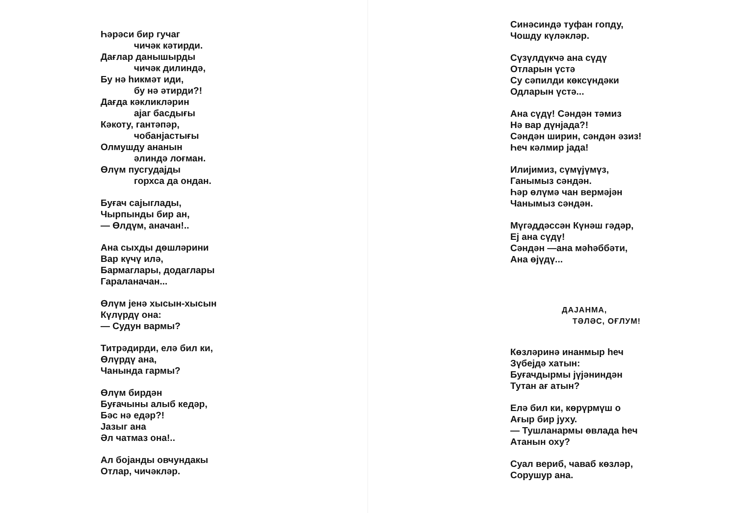Һәрәси бир гучаг
чичәк кәтирди.
Дағлар данышырды
чичәк дилиндә,
Бу нә һикмәт иди,
бу нә әтирди?!
Дағда кәкликләрин
ајаг басдығы
Кәкоту, гантәпәр,
чобанјастығы
Олмушду ананын
әлиндә лоғман.
Өлүм пусгудајды
горхса да ондан.
Буғач сајыглады,
Чырпынды бир ан,
— Өлдүм, аначан!..
Ана сыхды дөшләрини
Вар күчү илә,
Бармаглары, додаглары
Гараланачан...
Өлүм јенә хысын-хысын
Күлүрдү она:
— Судун вармы?
Титрәдирди, елә бил ки,
Өлүрдү ана,
Чанында гармы?
Өлүм бирдән
Буғачыны алыб кедәр,
Бәс нә едәр?!
Јазыг ана
Әл чатмаз она!..
Ал бојанды овчундакы
Отлар, чичәкләр.
Синәсиндә туфан гопду,
Чошду күләкләр.
Сүзүлдүкчә ана сүдү
Отларын үстә
Су сәпилди көксүндәки
Одларын үстә...
Ана сүдү! Сәндән тәмиз
Нә вар дүнјада?!
Сәндән ширин, сәндән әзиз!
Һеч кәлмир јада!
Илијимиз, сүмүјүмүз,
Ганымыз сәндән.
Һәр өлүмә чан вермәјән
Чанымыз сәндән.
Мүгәддәссән Күнәш гәдәр,
Еј ана сүдү!
Сәндән —ана мәһәббәти,
Ана өјүдү...
ДАЈАНМА,
ТӘЛӘС, ОҒЛУМ!
Көзләринә инанмыр һеч
Зүбејдә хатын:
Буғачдырмы јүјәниндән
Тутан ағ атын?
Елә бил ки, көрүрмүш о
Ағыр бир јуху.
— Тушланармы өвлада һеч
Атанын оху?
Суал вериб, чаваб көзләр,
Сорушур ана.